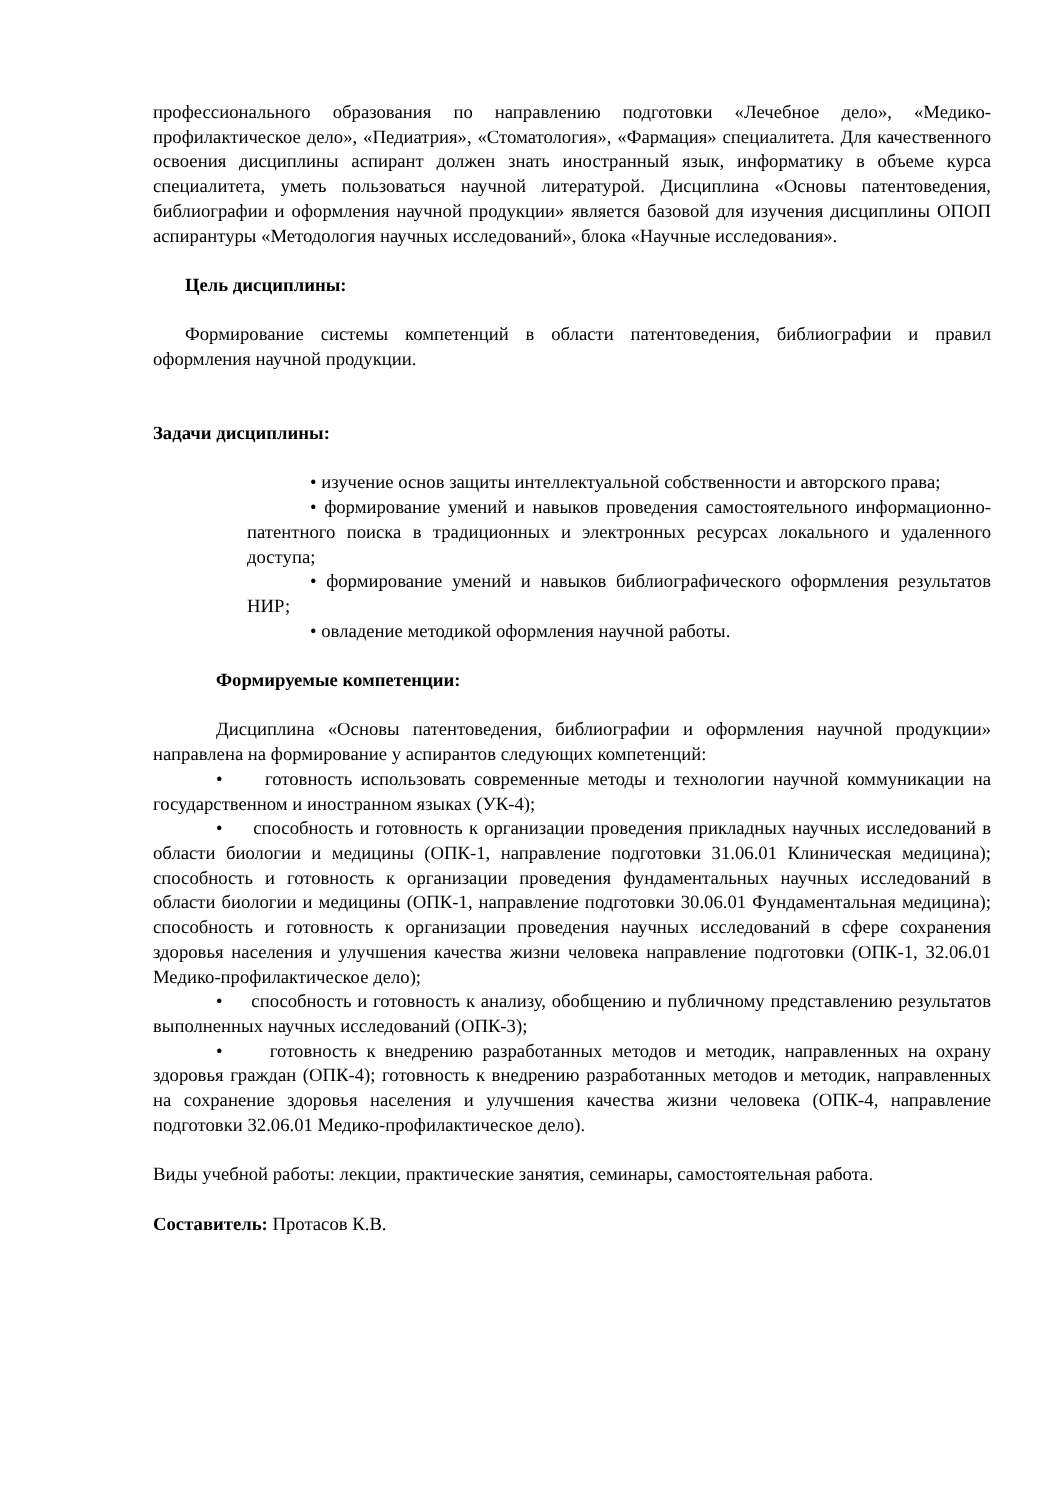профессионального образования по направлению подготовки «Лечебное дело», «Медико-профилактическое дело», «Педиатрия», «Стоматология», «Фармация» специалитета. Для качественного освоения дисциплины аспирант должен знать иностранный язык, информатику в объеме курса специалитета, уметь пользоваться научной литературой. Дисциплина «Основы патентоведения, библиографии и оформления научной продукции» является базовой для изучения дисциплины ОПОП аспирантуры «Методология научных исследований», блока «Научные исследования».
Цель дисциплины:
Формирование системы компетенций в области патентоведения, библиографии и правил оформления научной продукции.
Задачи дисциплины:
• изучение основ защиты интеллектуальной собственности и авторского права;
• формирование умений и навыков проведения самостоятельного информационно-патентного поиска в традиционных и электронных ресурсах локального и удаленного доступа;
• формирование умений и навыков библиографического оформления результатов НИР;
• овладение методикой оформления научной работы.
Формируемые компетенции:
Дисциплина «Основы патентоведения, библиографии и оформления научной продукции» направлена на формирование у аспирантов следующих компетенций:
• готовность использовать современные методы и технологии научной коммуникации на государственном и иностранном языках (УК-4);
• способность и готовность к организации проведения прикладных научных исследований в области биологии и медицины (ОПК-1, направление подготовки 31.06.01 Клиническая медицина); способность и готовность к организации проведения фундаментальных научных исследований в области биологии и медицины (ОПК-1, направление подготовки 30.06.01 Фундаментальная медицина); способность и готовность к организации проведения научных исследований в сфере сохранения здоровья населения и улучшения качества жизни человека направление подготовки (ОПК-1, 32.06.01 Медико-профилактическое дело);
• способность и готовность к анализу, обобщению и публичному представлению результатов выполненных научных исследований (ОПК-3);
• готовность к внедрению разработанных методов и методик, направленных на охрану здоровья граждан (ОПК-4); готовность к внедрению разработанных методов и методик, направленных на сохранение здоровья населения и улучшения качества жизни человека (ОПК-4, направление подготовки 32.06.01 Медико-профилактическое дело).
Виды учебной работы: лекции, практические занятия, семинары, самостоятельная работа.
Составитель: Протасов К.В.